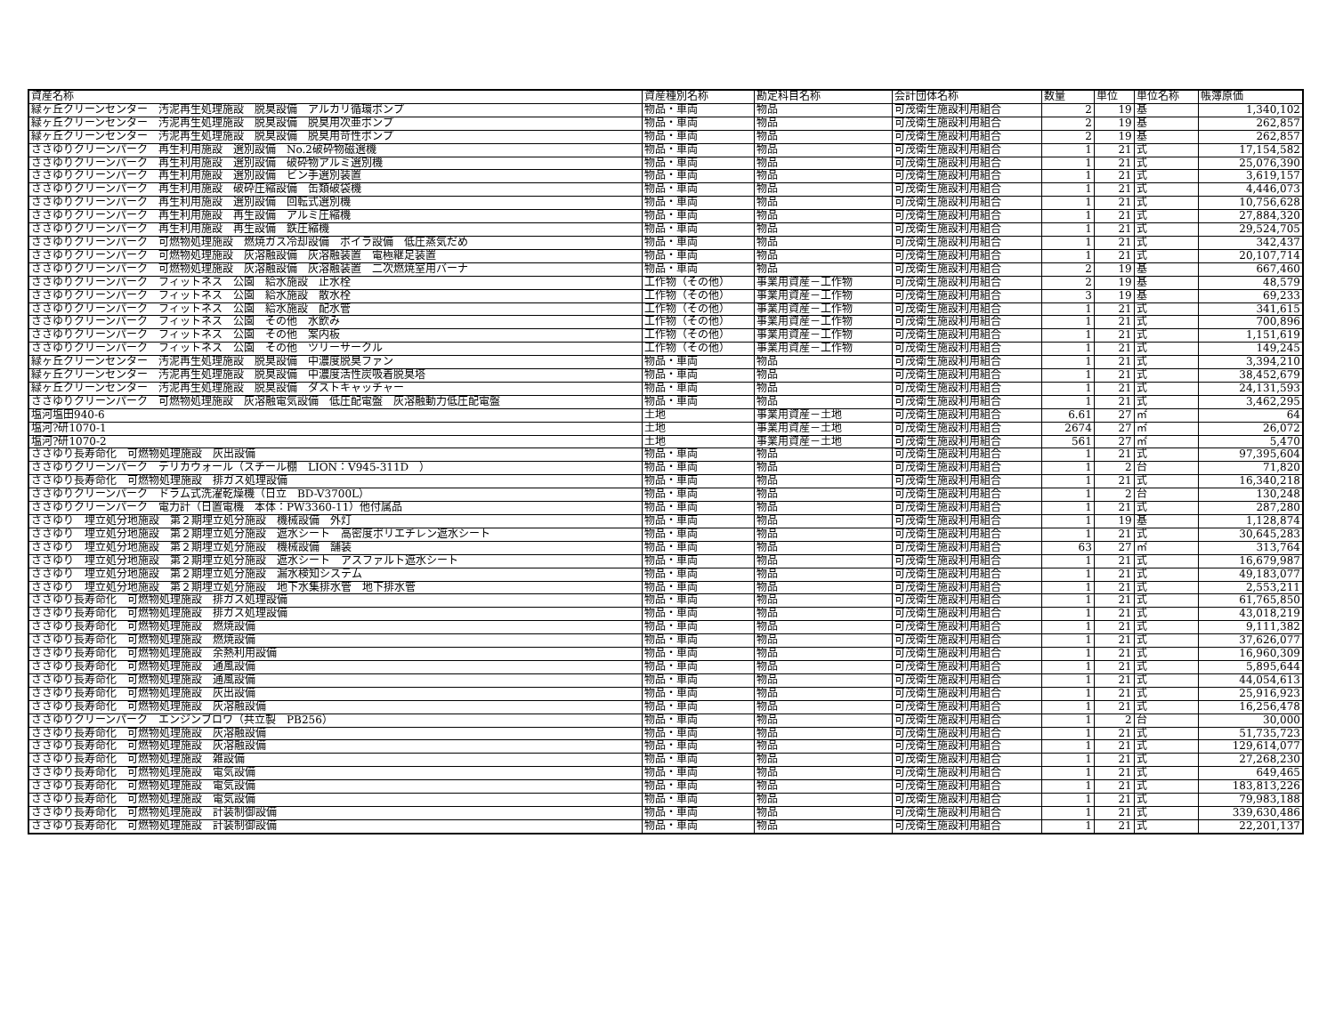| 資産名称 | 資産種別名称 | 勘定科目名称 | 会計団体名称 | 数量 | 単位 | 単位名称 | 帳簿原価 |
| --- | --- | --- | --- | --- | --- | --- | --- |
| 緑ヶ丘クリーンセンター 汚泥再生処理施設 脱臭設備 アルカリ循環ポンプ | 物品・車両 | 物品 | 可茂衛生施設利用組合 | 2 | 19 | 基 | 1,340,102 |
| 緑ヶ丘クリーンセンター 汚泥再生処理施設 脱臭設備 脱臭用次亜ポンプ | 物品・車両 | 物品 | 可茂衛生施設利用組合 | 2 | 19 | 基 | 262,857 |
| 緑ヶ丘クリーンセンター 汚泥再生処理施設 脱臭設備 脱臭用苛性ポンプ | 物品・車両 | 物品 | 可茂衛生施設利用組合 | 2 | 19 | 基 | 262,857 |
| ささゆりクリーンパーク 再生利用施設 選別設備 No.2破砕物磁選機 | 物品・車両 | 物品 | 可茂衛生施設利用組合 | 1 | 21 | 式 | 17,154,582 |
| ささゆりクリーンパーク 再生利用施設 選別設備 破砕物アルミ選別機 | 物品・車両 | 物品 | 可茂衛生施設利用組合 | 1 | 21 | 式 | 25,076,390 |
| ささゆりクリーンパーク 再生利用施設 選別設備 ビン手選別装置 | 物品・車両 | 物品 | 可茂衛生施設利用組合 | 1 | 21 | 式 | 3,619,157 |
| ささゆりクリーンパーク 再生利用施設 破砕圧縮設備 缶類破袋機 | 物品・車両 | 物品 | 可茂衛生施設利用組合 | 1 | 21 | 式 | 4,446,073 |
| ささゆりクリーンパーク 再生利用施設 選別設備 回転式選別機 | 物品・車両 | 物品 | 可茂衛生施設利用組合 | 1 | 21 | 式 | 10,756,628 |
| ささゆりクリーンパーク 再生利用施設 再生設備 アルミ圧縮機 | 物品・車両 | 物品 | 可茂衛生施設利用組合 | 1 | 21 | 式 | 27,884,320 |
| ささゆりクリーンパーク 再生利用施設 再生設備 鉄圧縮機 | 物品・車両 | 物品 | 可茂衛生施設利用組合 | 1 | 21 | 式 | 29,524,705 |
| ささゆりクリーンパーク 可燃物処理施設 燃焼ガス冷却設備 ボイラ設備 低圧蒸気だめ | 物品・車両 | 物品 | 可茂衛生施設利用組合 | 1 | 21 | 式 | 342,437 |
| ささゆりクリーンパーク 可燃物処理施設 灰溶融設備 灰溶融装置 電極継足装置 | 物品・車両 | 物品 | 可茂衛生施設利用組合 | 1 | 21 | 式 | 20,107,714 |
| ささゆりクリーンパーク 可燃物処理施設 灰溶融設備 灰溶融装置 二次燃焼室用バーナ | 物品・車両 | 物品 | 可茂衛生施設利用組合 | 2 | 19 | 基 | 667,460 |
| ささゆりクリーンパーク フィットネス 公園 給水施設 止水栓 | 工作物（その他） | 事業用資産－工作物 | 可茂衛生施設利用組合 | 2 | 19 | 基 | 48,579 |
| ささゆりクリーンパーク フィットネス 公園 給水施設 散水栓 | 工作物（その他） | 事業用資産－工作物 | 可茂衛生施設利用組合 | 3 | 19 | 基 | 69,233 |
| ささゆりクリーンパーク フィットネス 公園 給水施設 配水管 | 工作物（その他） | 事業用資産－工作物 | 可茂衛生施設利用組合 | 1 | 21 | 式 | 341,615 |
| ささゆりクリーンパーク フィットネス 公園 その他 水飲み | 工作物（その他） | 事業用資産－工作物 | 可茂衛生施設利用組合 | 1 | 21 | 式 | 700,896 |
| ささゆりクリーンパーク フィットネス 公園 その他 案内板 | 工作物（その他） | 事業用資産－工作物 | 可茂衛生施設利用組合 | 1 | 21 | 式 | 1,151,619 |
| ささゆりクリーンパーク フィットネス 公園 その他 ツリーサークル | 工作物（その他） | 事業用資産－工作物 | 可茂衛生施設利用組合 | 1 | 21 | 式 | 149,245 |
| 緑ヶ丘クリーンセンター 汚泥再生処理施設 脱臭設備 中濃度脱臭ファン | 物品・車両 | 物品 | 可茂衛生施設利用組合 | 1 | 21 | 式 | 3,394,210 |
| 緑ヶ丘クリーンセンター 汚泥再生処理施設 脱臭設備 中濃度活性炭吸着脱臭塔 | 物品・車両 | 物品 | 可茂衛生施設利用組合 | 1 | 21 | 式 | 38,452,679 |
| 緑ヶ丘クリーンセンター 汚泥再生処理施設 脱臭設備 ダストキャッチャー | 物品・車両 | 物品 | 可茂衛生施設利用組合 | 1 | 21 | 式 | 24,131,593 |
| ささゆりクリーンパーク 可燃物処理施設 灰溶融電気設備 低圧配電盤 灰溶融動力低圧配電盤 | 物品・車両 | 物品 | 可茂衛生施設利用組合 | 1 | 21 | 式 | 3,462,295 |
| 塩河塩田940-6 | 土地 | 事業用資産－土地 | 可茂衛生施設利用組合 | 6.61 | 27 | ㎡ | 64 |
| 塩河?研1070-1 | 土地 | 事業用資産－土地 | 可茂衛生施設利用組合 | 2674 | 27 | ㎡ | 26,072 |
| 塩河?研1070-2 | 土地 | 事業用資産－土地 | 可茂衛生施設利用組合 | 561 | 27 | ㎡ | 5,470 |
| ささゆり長寿命化 可燃物処理施設 灰出設備 | 物品・車両 | 物品 | 可茂衛生施設利用組合 | 1 | 21 | 式 | 97,395,604 |
| ささゆりクリーンパーク デリカウォール（スチール棚 LION：V945-311D ） | 物品・車両 | 物品 | 可茂衛生施設利用組合 | 1 | 2 | 台 | 71,820 |
| ささゆり長寿命化 可燃物処理施設 排ガス処理設備 | 物品・車両 | 物品 | 可茂衛生施設利用組合 | 1 | 21 | 式 | 16,340,218 |
| ささゆりクリーンパーク ドラム式洗濯乾燥機（日立 BD-V3700L） | 物品・車両 | 物品 | 可茂衛生施設利用組合 | 1 | 2 | 台 | 130,248 |
| ささゆりクリーンパーク 電力計（日置電機 本体：PW3360-11）他付属品 | 物品・車両 | 物品 | 可茂衛生施設利用組合 | 1 | 21 | 式 | 287,280 |
| ささゆり 埋立処分地施設 第２期埋立処分施設 機械設備 外灯 | 物品・車両 | 物品 | 可茂衛生施設利用組合 | 1 | 19 | 基 | 1,128,874 |
| ささゆり 埋立処分地施設 第２期埋立処分施設 遮水シート 高密度ポリエチレン遮水シート | 物品・車両 | 物品 | 可茂衛生施設利用組合 | 1 | 21 | 式 | 30,645,283 |
| ささゆり 埋立処分地施設 第２期埋立処分施設 機械設備 舗装 | 物品・車両 | 物品 | 可茂衛生施設利用組合 | 63 | 27 | ㎡ | 313,764 |
| ささゆり 埋立処分地施設 第２期埋立処分施設 遮水シート アスファルト遮水シート | 物品・車両 | 物品 | 可茂衛生施設利用組合 | 1 | 21 | 式 | 16,679,987 |
| ささゆり 埋立処分地施設 第２期埋立処分施設 漏水検知システム | 物品・車両 | 物品 | 可茂衛生施設利用組合 | 1 | 21 | 式 | 49,183,077 |
| ささゆり 埋立処分地施設 第２期埋立処分施設 地下水集排水管 地下排水管 | 物品・車両 | 物品 | 可茂衛生施設利用組合 | 1 | 21 | 式 | 2,553,211 |
| ささゆり長寿命化 可燃物処理施設 排ガス処理設備 | 物品・車両 | 物品 | 可茂衛生施設利用組合 | 1 | 21 | 式 | 61,765,850 |
| ささゆり長寿命化 可燃物処理施設 排ガス処理設備 | 物品・車両 | 物品 | 可茂衛生施設利用組合 | 1 | 21 | 式 | 43,018,219 |
| ささゆり長寿命化 可燃物処理施設 燃焼設備 | 物品・車両 | 物品 | 可茂衛生施設利用組合 | 1 | 21 | 式 | 9,111,382 |
| ささゆり長寿命化 可燃物処理施設 燃焼設備 | 物品・車両 | 物品 | 可茂衛生施設利用組合 | 1 | 21 | 式 | 37,626,077 |
| ささゆり長寿命化 可燃物処理施設 余熱利用設備 | 物品・車両 | 物品 | 可茂衛生施設利用組合 | 1 | 21 | 式 | 16,960,309 |
| ささゆり長寿命化 可燃物処理施設 通風設備 | 物品・車両 | 物品 | 可茂衛生施設利用組合 | 1 | 21 | 式 | 5,895,644 |
| ささゆり長寿命化 可燃物処理施設 通風設備 | 物品・車両 | 物品 | 可茂衛生施設利用組合 | 1 | 21 | 式 | 44,054,613 |
| ささゆり長寿命化 可燃物処理施設 灰出設備 | 物品・車両 | 物品 | 可茂衛生施設利用組合 | 1 | 21 | 式 | 25,916,923 |
| ささゆり長寿命化 可燃物処理施設 灰溶融設備 | 物品・車両 | 物品 | 可茂衛生施設利用組合 | 1 | 21 | 式 | 16,256,478 |
| ささゆりクリーンパーク エンジンブロワ（共立製 PB256） | 物品・車両 | 物品 | 可茂衛生施設利用組合 | 1 | 2 | 台 | 30,000 |
| ささゆり長寿命化 可燃物処理施設 灰溶融設備 | 物品・車両 | 物品 | 可茂衛生施設利用組合 | 1 | 21 | 式 | 51,735,723 |
| ささゆり長寿命化 可燃物処理施設 灰溶融設備 | 物品・車両 | 物品 | 可茂衛生施設利用組合 | 1 | 21 | 式 | 129,614,077 |
| ささゆり長寿命化 可燃物処理施設 雑設備 | 物品・車両 | 物品 | 可茂衛生施設利用組合 | 1 | 21 | 式 | 27,268,230 |
| ささゆり長寿命化 可燃物処理施設 電気設備 | 物品・車両 | 物品 | 可茂衛生施設利用組合 | 1 | 21 | 式 | 649,465 |
| ささゆり長寿命化 可燃物処理施設 電気設備 | 物品・車両 | 物品 | 可茂衛生施設利用組合 | 1 | 21 | 式 | 183,813,226 |
| ささゆり長寿命化 可燃物処理施設 電気設備 | 物品・車両 | 物品 | 可茂衛生施設利用組合 | 1 | 21 | 式 | 79,983,188 |
| ささゆり長寿命化 可燃物処理施設 計装制御設備 | 物品・車両 | 物品 | 可茂衛生施設利用組合 | 1 | 21 | 式 | 339,630,486 |
| ささゆり長寿命化 可燃物処理施設 計装制御設備 | 物品・車両 | 物品 | 可茂衛生施設利用組合 | 1 | 21 | 式 | 22,201,137 |